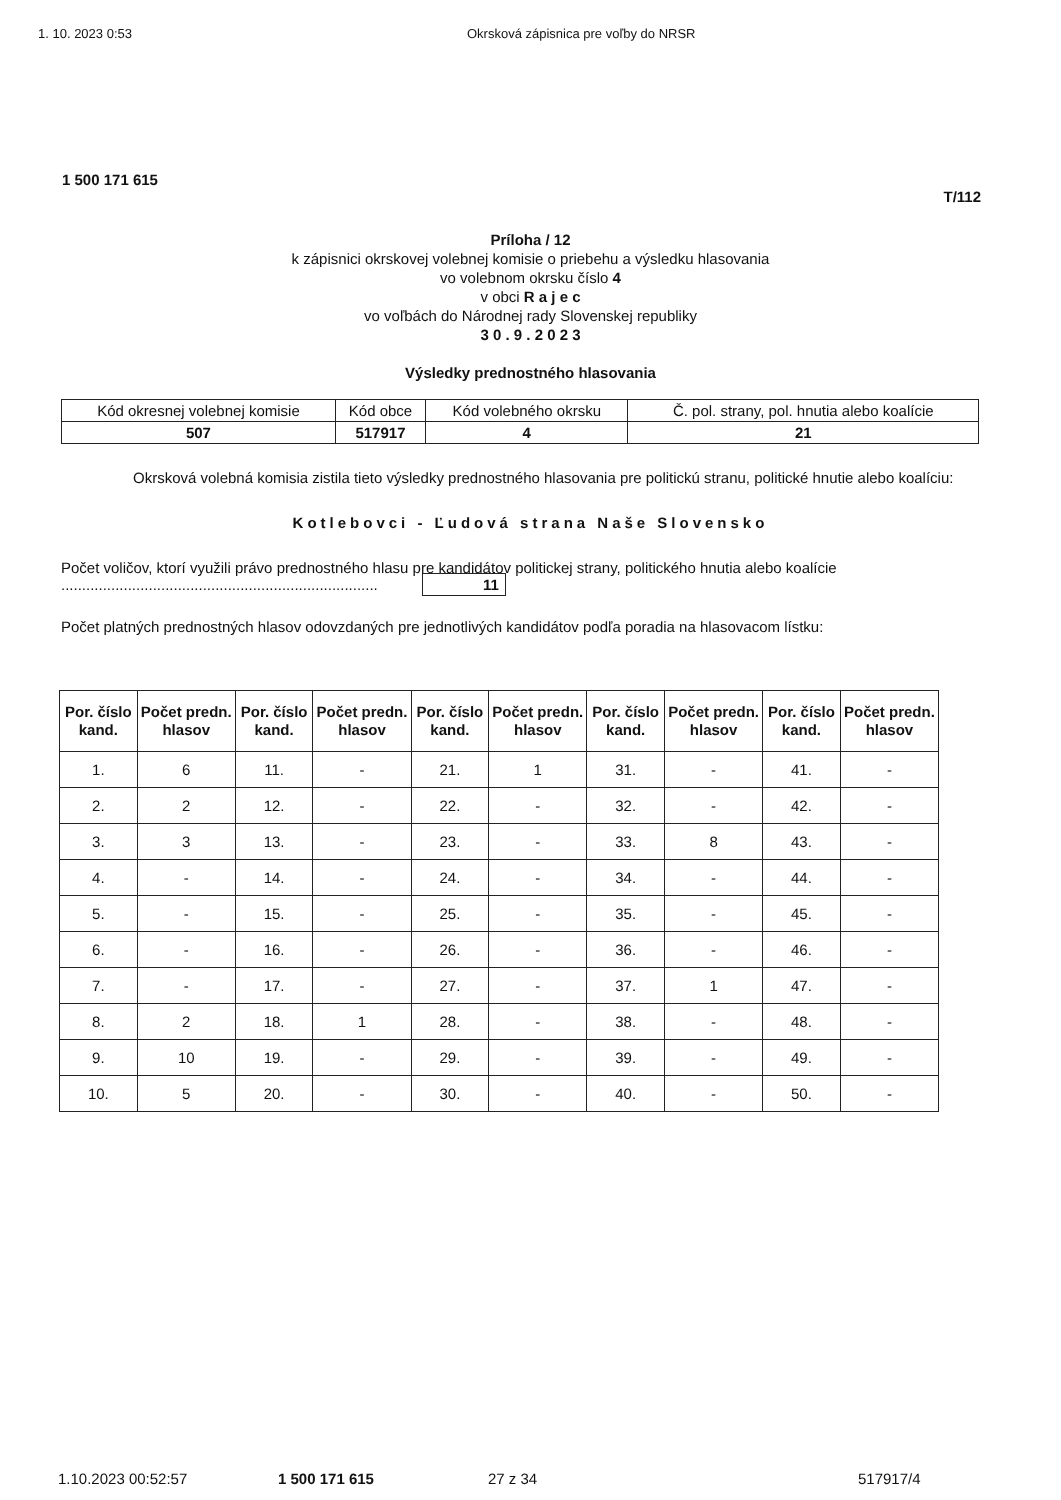1. 10. 2023 0:53 Okrsková zápisnica pre voľby do NRSR
1 500 171 615
T/112
Príloha / 12
k zápisnici okrskovej volebnej komisie o priebehu a výsledku hlasovania
vo volebnom okrsku číslo 4
v obci R a j e c
vo voľbách do Národnej rady Slovenskej republiky
3 0 . 9 . 2 0 2 3
Výsledky prednostného hlasovania
| Kód okresnej volebnej komisie | Kód obce | Kód volebného okrsku | Č. pol. strany, pol. hnutia alebo koalície |
| 507 | 517917 | 4 | 21 |
Okrsková volebná komisia zistila tieto výsledky prednostného hlasovania pre politickú stranu, politické hnutie alebo koalíciu:
Kotlebovci - Ľudová strana Naše Slovensko
Počet voličov, ktorí využili právo prednostného hlasu pre kandidátov politickej strany, politického hnutia alebo koalície ............................................................................ 11
Počet platných prednostných hlasov odovzdaných pre jednotlivých kandidátov podľa poradia na hlasovacom lístku:
| Por. číslo kand. | Počet predn. hlasov | Por. číslo kand. | Počet predn. hlasov | Por. číslo kand. | Počet predn. hlasov | Por. číslo kand. | Počet predn. hlasov | Por. číslo kand. | Počet predn. hlasov |
| --- | --- | --- | --- | --- | --- | --- | --- | --- | --- |
| 1. | 6 | 11. | - | 21. | 1 | 31. | - | 41. | - |
| 2. | 2 | 12. | - | 22. | - | 32. | - | 42. | - |
| 3. | 3 | 13. | - | 23. | - | 33. | 8 | 43. | - |
| 4. | - | 14. | - | 24. | - | 34. | - | 44. | - |
| 5. | - | 15. | - | 25. | - | 35. | - | 45. | - |
| 6. | - | 16. | - | 26. | - | 36. | - | 46. | - |
| 7. | - | 17. | - | 27. | - | 37. | 1 | 47. | - |
| 8. | 2 | 18. | 1 | 28. | - | 38. | - | 48. | - |
| 9. | 10 | 19. | - | 29. | - | 39. | - | 49. | - |
| 10. | 5 | 20. | - | 30. | - | 40. | - | 50. | - |
1.10.2023 00:52:57 1 500 171 615 27 z 34 517917/4